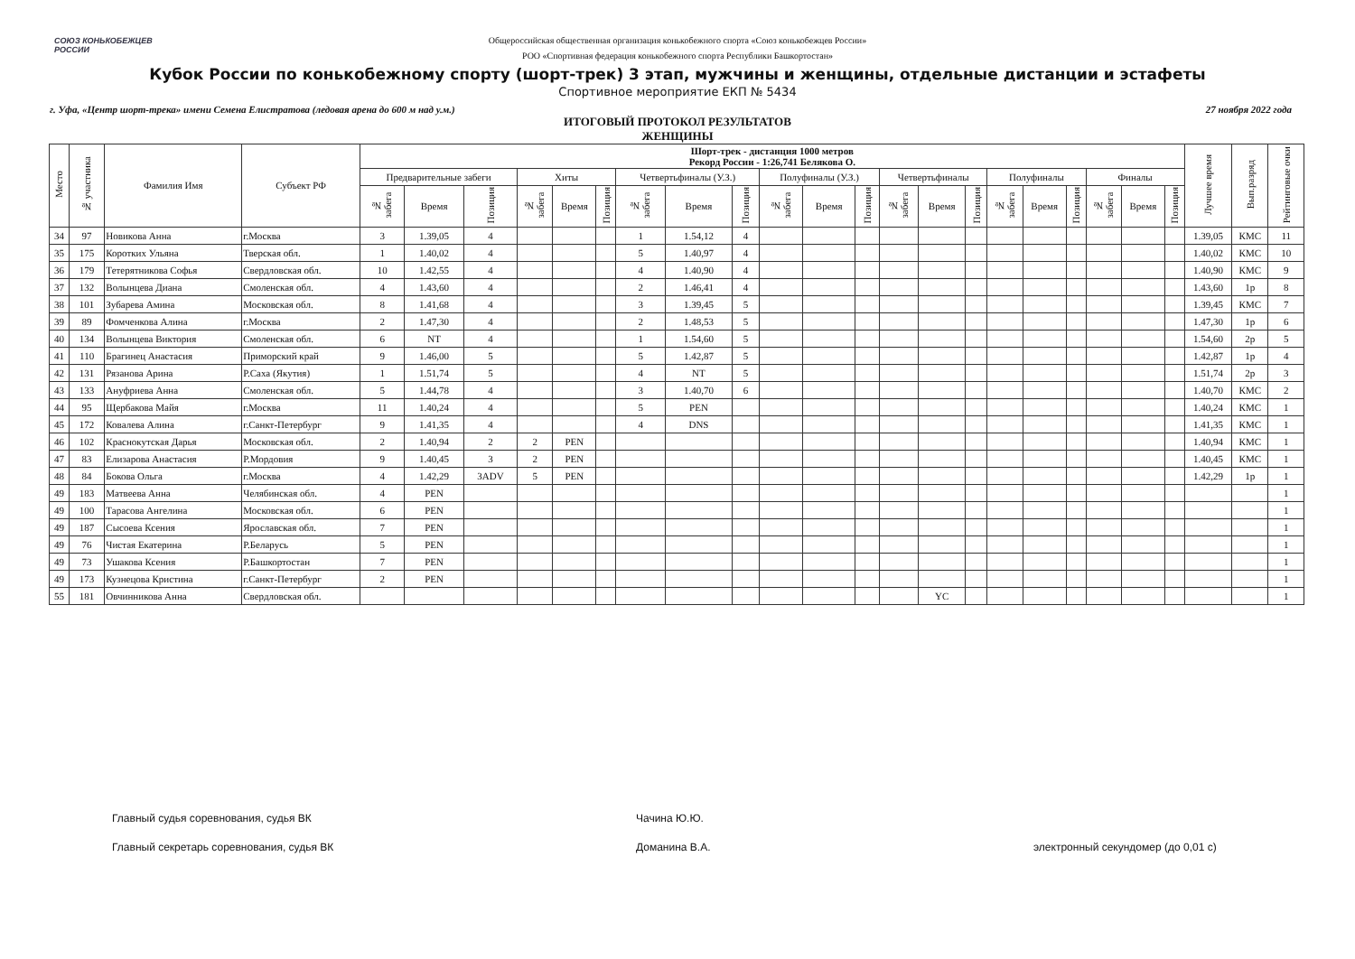СОЮЗ КОНЬКОБЕЖЦЕВ РОССИИ
Общероссийская общественная организация конькобежного спорта «Союз конькобежцев России»
РОО «Спортивная федерация конькобежного спорта Республики Башкортостан»
Кубок России по конькобежному спорту (шорт-трек) 3 этап, мужчины и женщины, отдельные дистанции и эстафеты
Спортивное мероприятие ЕКП № 5434
г. Уфа, «Центр шорт-трека» имени Семена Елистратова (ледовая арена до 600 м над у.м.) 27 ноября 2022 года
ИТОГОВЫЙ ПРОТОКОЛ РЕЗУЛЬТАТОВ
ЖЕНЩИНЫ
| Место | № участника | Фамилия Имя | Субъект РФ | Шорт-трек - дистанция 1000 метров Рекорд России - 1:26,741 Белякова О. | | | | | | | | | | | | | | | | | | | | | Лучшее время | Вып.разряд | Рейтинговые очки |
| --- | --- | --- | --- | --- | --- | --- | --- | --- | --- | --- | --- | --- | --- | --- | --- | --- | --- | --- | --- | --- | --- | --- | --- | --- | --- | --- | --- |
| | | | | Предварительные забеги | | | Хиты | | | Четвертьфиналы (У.З.) | | | Полуфиналы (У.З.) | | | Четвертьфиналы | | | Полуфиналы | | | Финалы | | | | | |
| | | | | № забега | Время | Позиция | № забега | Время | Позиция | № забега | Время | Позиция | № забега | Время | Позиция | № забега | Время | Позиция | № забега | Время | Позиция | № забега | Время | Позиция | | | |
| 34 | 97 | Новикова Анна | г.Москва | 3 | 1.39,05 | 4 | | | | 1 | 1.54,12 | 4 | | | | | | | | | | | | | 1.39,05 | КМС | 11 |
| 35 | 175 | Коротких Ульяна | Тверская обл. | 1 | 1.40,02 | 4 | | | | 5 | 1.40,97 | 4 | | | | | | | | | | | | | 1.40,02 | КМС | 10 |
| 36 | 179 | Тетерятникова Софья | Свердловская обл. | 10 | 1.42,55 | 4 | | | | 4 | 1.40,90 | 4 | | | | | | | | | | | | | 1.40,90 | КМС | 9 |
| 37 | 132 | Волынцева Диана | Смоленская обл. | 4 | 1.43,60 | 4 | | | | 2 | 1.46,41 | 4 | | | | | | | | | | | | | 1.43,60 | 1р | 8 |
| 38 | 101 | Зубарева Амина | Московская обл. | 8 | 1.41,68 | 4 | | | | 3 | 1.39,45 | 5 | | | | | | | | | | | | | 1.39,45 | КМС | 7 |
| 39 | 89 | Фомченкова Алина | г.Москва | 2 | 1.47,30 | 4 | | | | 2 | 1.48,53 | 5 | | | | | | | | | | | | | 1.47,30 | 1р | 6 |
| 40 | 134 | Волынцева Виктория | Смоленская обл. | 6 | NT | 4 | | | | 1 | 1.54,60 | 5 | | | | | | | | | | | | | 1.54,60 | 2р | 5 |
| 41 | 110 | Брагинец Анастасия | Приморский край | 9 | 1.46,00 | 5 | | | | 5 | 1.42,87 | 5 | | | | | | | | | | | | | 1.42,87 | 1р | 4 |
| 42 | 131 | Рязанова Арина | Р.Саха (Якутия) | 1 | 1.51,74 | 5 | | | | 4 | NT | 5 | | | | | | | | | | | | | 1.51,74 | 2р | 3 |
| 43 | 133 | Ануфриева Анна | Смоленская обл. | 5 | 1.44,78 | 4 | | | | 3 | 1.40,70 | 6 | | | | | | | | | | | | | 1.40,70 | КМС | 2 |
| 44 | 95 | Щербакова Майя | г.Москва | 11 | 1.40,24 | 4 | | | | 5 | PEN | | | | | | | | | | | | | | 1.40,24 | КМС | 1 |
| 45 | 172 | Ковалева Алина | г.Санкт-Петербург | 9 | 1.41,35 | 4 | | | | 4 | DNS | | | | | | | | | | | | | | 1.41,35 | КМС | 1 |
| 46 | 102 | Краснокутская Дарья | Московская обл. | 2 | 1.40,94 | 2 | 2 | PEN | | | | | | | | | | | | | | | | | 1.40,94 | КМС | 1 |
| 47 | 83 | Елизарова Анастасия | Р.Мордовия | 9 | 1.40,45 | 3 | 2 | PEN | | | | | | | | | | | | | | | | | 1.40,45 | КМС | 1 |
| 48 | 84 | Бокова Ольга | г.Москва | 4 | 1.42,29 | 3ADV | 5 | PEN | | | | | | | | | | | | | | | | | 1.42,29 | 1р | 1 |
| 49 | 183 | Матвеева Анна | Челябинская обл. | 4 | PEN | | | | | | | | | | | | | | | | | | | | | | 1 |
| 49 | 100 | Тарасова Ангелина | Московская обл. | 6 | PEN | | | | | | | | | | | | | | | | | | | | | | 1 |
| 49 | 187 | Сысоева Ксения | Ярославская обл. | 7 | PEN | | | | | | | | | | | | | | | | | | | | | | 1 |
| 49 | 76 | Чистая Екатерина | Р.Беларусь | 5 | PEN | | | | | | | | | | | | | | | | | | | | | | 1 |
| 49 | 73 | Ушакова Ксения | Р.Башкортостан | 7 | PEN | | | | | | | | | | | | | | | | | | | | | | 1 |
| 49 | 173 | Кузнецова Кристина | г.Санкт-Петербург | 2 | PEN | | | | | | | | | | | | | | | | | | | | | | 1 |
| 55 | 181 | Овчинникова Анна | Свердловская обл. | | | | | | | | | | | | | | YC | | | | | | | | | | 1 |
Главный судья соревнования, судья ВК
Главный секретарь соревнования, судья ВК
Чачина Ю.Ю.
Доманина В.А.
электронный секундомер (до 0,01 с)